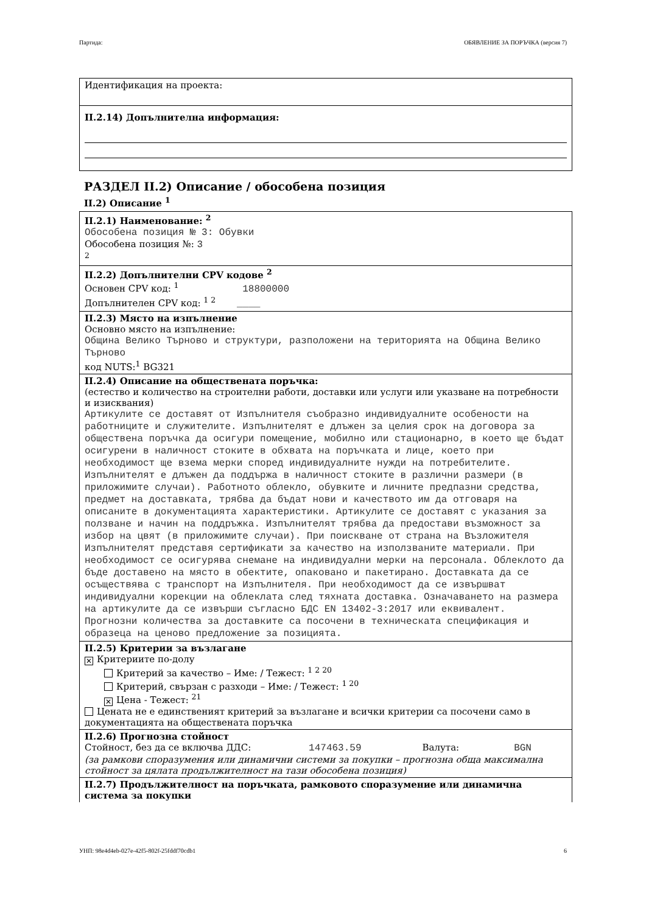Партида: ОБЯВЛЕНИЕ ЗА ПОРЪЧКА (версия 7)
Идентификация на проекта:
II.2.14) Допълнителна информация:
РАЗДЕЛ II.2) Описание / обособена позиция
II.2) Описание <sup>1</sup>
II.2.1) Наименование: <sup>2</sup>
Обособена позиция № 3: Обувки
Обособена позиция №: 3
<sup>2</sup>
II.2.2) Допълнителни CPV кодове <sup>2</sup>
Основен CPV код: <sup>1</sup> 18800000
Допълнителен CPV код: <sup>1 2</sup> ____
II.2.3) Място на изпълнение
Основно място на изпълнение:
Община Велико Търново и структури, разположени на територията на Община Велико Търново
код NUTS:<sup>1</sup> BG321
II.2.4) Описание на обществената поръчка:
(естество и количество на строителни работи, доставки или услуги или указване на потребности и изисквания)
Артикулите се доставят от Изпълнителя съобразно индивидуалните особености на работниците и служителите. Изпълнителят е длъжен за целия срок на договора за обществена поръчка да осигури помещение, мобилно или стационарно, в което ще бъдат осигурени в наличност стоките в обхвата на поръчката и лице, което при необходимост ще взема мерки според индивидуалните нужди на потребителите. Изпълнителят е длъжен да поддържа в наличност стоките в различни размери (в приложимите случаи). Работното облекло, обувките и личните предпазни средства, предмет на доставката, трябва да бъдат нови и качеството им да отговаря на описаните в документацията характеристики. Артикулите се доставят с указания за ползване и начин на поддръжка. Изпълнителят трябва да предостави възможност за избор на цвят (в приложимите случаи). При поискване от страна на Възложителя Изпълнителят представя сертификати за качество на използваните материали. При необходимост се осигурява снемане на индивидуални мерки на персонала. Облеклото да бъде доставено на място в обектите, опаковано и пакетирано. Доставката да се осъществява с транспорт на Изпълнителя. При необходимост да се извършват индивидуални корекции на облеклата след тяхната доставка. Означаването на размера на артикулите да се извърши съгласно БДС EN 13402-3:2017 или еквивалент.
Прогнозни количества за доставките са посочени в техническата спецификация и образеца на ценово предложение за позицията.
II.2.5) Критерии за възлагане
✕ Критериите по-долу
Критерий за качество – Име: / Тежест: <sup>1 2 20</sup>
Критерий, свързан с разходи – Име: / Тежест: <sup>1 20</sup>
✕ Цена - Тежест: <sup>21</sup>
Цената не е единственият критерий за възлагане и всички критерии са посочени само в документацията на обществената поръчка
II.2.6) Прогнозна стойност
Стойност, без да се включва ДДС: 147463.59 Валута: BGN
(за рамкови споразумения или динамични системи за покупки – прогнозна обща максимална стойност за цялата продължителност на тази обособена позиция)
II.2.7) Продължителност на поръчката, рамковото споразумение или динамична система за покупки
УНП: 98e4d4eb-027e-42f5-802f-25fddf70cdb1 6